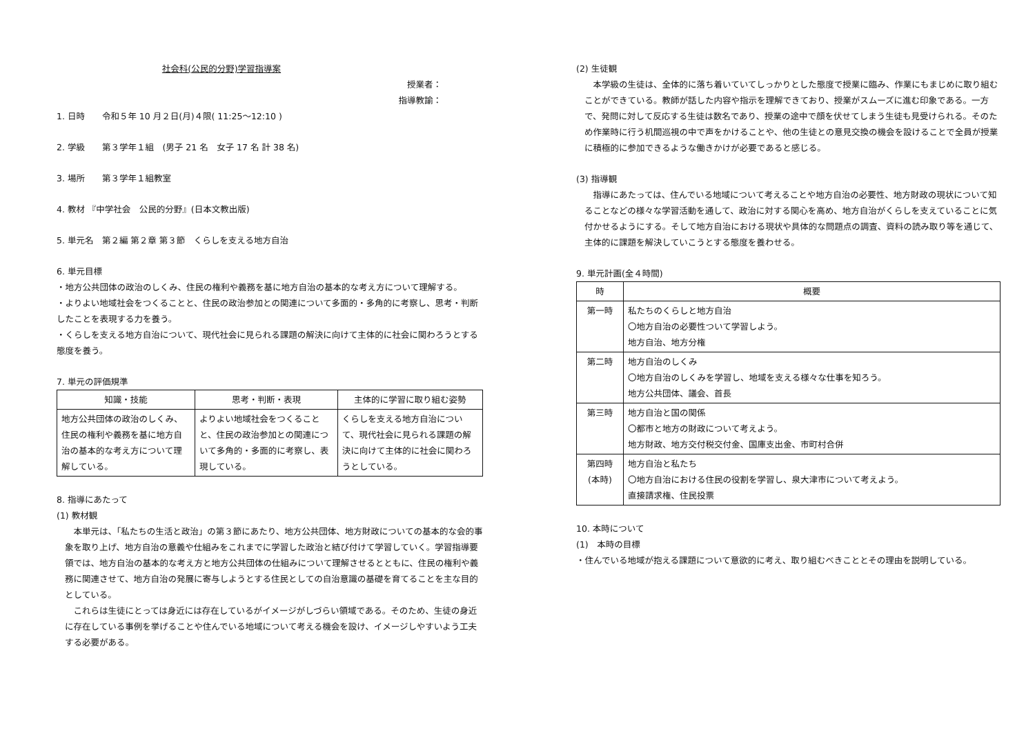社会科(公民的分野)学習指導案
授業者：
指導教諭：
1. 日時　　令和５年 10 月２日(月)４限( 11:25～12:10 )
2. 学級　　第３学年１組　(男子 21 名　女子 17 名 計 38 名)
3. 場所　　第３学年１組教室
4. 教材 『中学社会　公民的分野』(日本文教出版)
5. 単元名　第２編 第２章 第３節　くらしを支える地方自治
6. 単元目標
・地方公共団体の政治のしくみ、住民の権利や義務を基に地方自治の基本的な考え方について理解する。
・よりよい地域社会をつくることと、住民の政治参加との関連について多面的・多角的に考察し、思考・判断したことを表現する力を養う。
・くらしを支える地方自治について、現代社会に見られる課題の解決に向けて主体的に社会に関わろうとする態度を養う。
7. 単元の評価規準
| 知識・技能 | 思考・判断・表現 | 主体的に学習に取り組む姿勢 |
| --- | --- | --- |
| 地方公共団体の政治のしくみ、住民の権利や義務を基に地方自治の基本的な考え方について理解している。 | よりよい地域社会をつくることと、住民の政治参加との関連について多角的・多面的に考察し、表現している。 | くらしを支える地方自治について、現代社会に見られる課題の解決に向けて主体的に社会に関わろうとしている。 |
8. 指導にあたって
(1) 教材観
本単元は、「私たちの生活と政治」の第３節にあたり、地方公共団体、地方財政についての基本的な会的事象を取り上げ、地方自治の意義や仕組みをこれまでに学習した政治と結び付けて学習していく。学習指導要領では、地方自治の基本的な考え方と地方公共団体の仕組みについて理解させるとともに、住民の権利や義務に関連させて、地方自治の発展に寄与しようとする住民としての自治意識の基礎を育てることを主な目的としている。
これらは生徒にとっては身近には存在しているがイメージがしづらい領域である。そのため、生徒の身近に存在している事例を挙げることや住んでいる地域について考える機会を設け、イメージしやすいよう工夫する必要がある。
(2) 生徒観
本学級の生徒は、全体的に落ち着いていてしっかりとした態度で授業に臨み、作業にもまじめに取り組むことができている。教師が話した内容や指示を理解できており、授業がスムーズに進む印象である。一方で、発問に対して反応する生徒は数名であり、授業の途中で顔を伏せてしまう生徒も見受けられる。そのため作業時に行う机間巡視の中で声をかけることや、他の生徒との意見交換の機会を設けることで全員が授業に積極的に参加できるような働きかけが必要であると感じる。
(3) 指導観
指導にあたっては、住んでいる地域について考えることや地方自治の必要性、地方財政の現状について知ることなどの様々な学習活動を通して、政治に対する関心を高め、地方自治がくらしを支えていることに気付かせるようにする。そして地方自治における現状や具体的な問題点の調査、資料の読み取り等を通じて、主体的に課題を解決していこうとする態度を養わせる。
9. 単元計画(全４時間)
| 時 | 概要 |
| --- | --- |
| 第一時 | 私たちのくらしと地方自治 〇地方自治の必要性ついて学習しよう。 地方自治、地方分権 |
| 第二時 | 地方自治のしくみ 〇地方自治のしくみを学習し、地域を支える様々な仕事を知ろう。 地方公共団体、議会、首長 |
| 第三時 | 地方自治と国の関係 〇都市と地方の財政について考えよう。 地方財政、地方交付税交付金、国庫支出金、市町村合併 |
| 第四時 (本時) | 地方自治と私たち 〇地方自治における住民の役割を学習し、泉大津市について考えよう。 直接請求権、住民投票 |
10. 本時について
(1)　本時の目標
・住んでいる地域が抱える課題について意欲的に考え、取り組むべきこととその理由を説明している。